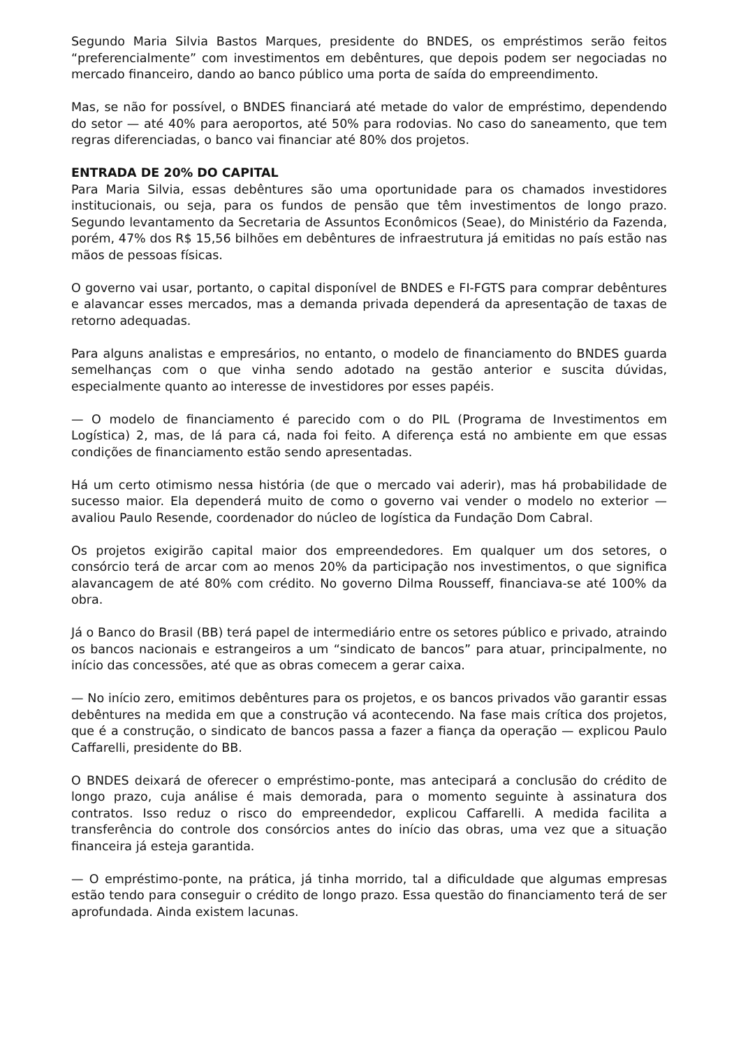Segundo Maria Silvia Bastos Marques, presidente do BNDES, os empréstimos serão feitos “preferencialmente” com investimentos em debêntures, que depois podem ser negociadas no mercado financeiro, dando ao banco público uma porta de saída do empreendimento.
Mas, se não for possível, o BNDES financiará até metade do valor de empréstimo, dependendo do setor — até 40% para aeroportos, até 50% para rodovias. No caso do saneamento, que tem regras diferenciadas, o banco vai financiar até 80% dos projetos.
ENTRADA DE 20% DO CAPITAL
Para Maria Silvia, essas debêntures são uma oportunidade para os chamados investidores institucionais, ou seja, para os fundos de pensão que têm investimentos de longo prazo. Segundo levantamento da Secretaria de Assuntos Econômicos (Seae), do Ministério da Fazenda, porém, 47% dos R$ 15,56 bilhões em debêntures de infraestrutura já emitidas no país estão nas mãos de pessoas físicas.
O governo vai usar, portanto, o capital disponível de BNDES e FI-FGTS para comprar debêntures e alavancar esses mercados, mas a demanda privada dependerá da apresentação de taxas de retorno adequadas.
Para alguns analistas e empresários, no entanto, o modelo de financiamento do BNDES guarda semelhanças com o que vinha sendo adotado na gestão anterior e suscita dúvidas, especialmente quanto ao interesse de investidores por esses papéis.
— O modelo de financiamento é parecido com o do PIL (Programa de Investimentos em Logística) 2, mas, de lá para cá, nada foi feito. A diferença está no ambiente em que essas condições de financiamento estão sendo apresentadas.
Há um certo otimismo nessa história (de que o mercado vai aderir), mas há probabilidade de sucesso maior. Ela dependerá muito de como o governo vai vender o modelo no exterior — avaliou Paulo Resende, coordenador do núcleo de logística da Fundação Dom Cabral.
Os projetos exigirão capital maior dos empreendedores. Em qualquer um dos setores, o consórcio terá de arcar com ao menos 20% da participação nos investimentos, o que significa alavancagem de até 80% com crédito. No governo Dilma Rousseff, financiava-se até 100% da obra.
Já o Banco do Brasil (BB) terá papel de intermediário entre os setores público e privado, atraindo os bancos nacionais e estrangeiros a um “sindicato de bancos” para atuar, principalmente, no início das concessões, até que as obras comecem a gerar caixa.
— No início zero, emitimos debêntures para os projetos, e os bancos privados vão garantir essas debêntures na medida em que a construção vá acontecendo. Na fase mais crítica dos projetos, que é a construção, o sindicato de bancos passa a fazer a fiança da operação — explicou Paulo Caffarelli, presidente do BB.
O BNDES deixará de oferecer o empréstimo-ponte, mas antecipará a conclusão do crédito de longo prazo, cuja análise é mais demorada, para o momento seguinte à assinatura dos contratos. Isso reduz o risco do empreendedor, explicou Caffarelli. A medida facilita a transferência do controle dos consórcios antes do início das obras, uma vez que a situação financeira já esteja garantida.
— O empréstimo-ponte, na prática, já tinha morrido, tal a dificuldade que algumas empresas estão tendo para conseguir o crédito de longo prazo. Essa questão do financiamento terá de ser aprofundada. Ainda existem lacunas.